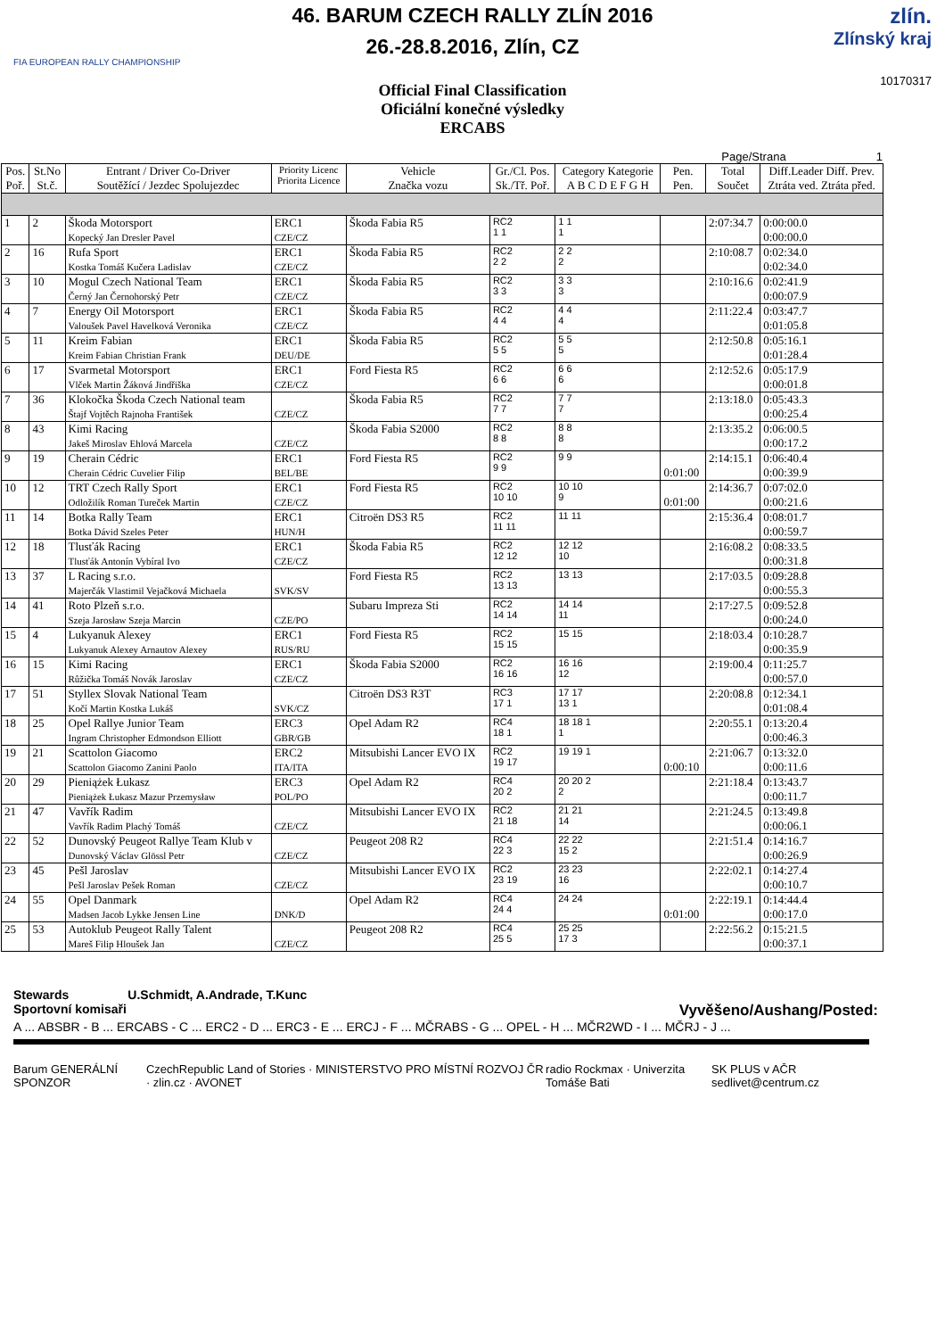FIA EUROPEAN RALLY CHAMPIONSHIP
46. BARUM CZECH RALLY ZLÍN 2016
26.-28.8.2016, Zlín, CZ
Official Final Classification
Oficiální konečné výsledky
ERCABS
zlín.
Zlínský kraj
10170317
Page/Strana 1
| Pos. Poř. | St.No St.č. | Entrant / Driver Co-Driver Soutěžící / Jezdec Spolujezdec | Priority Licenc Priorita Licence | Vehicle Značka vozu | Gr./Cl. Pos. Sk./Tř. Poř. | Category Kategorie A B C D E F G H | Pen. Pen. | Total Součet | Diff.Leader Diff. Prev. Ztráta ved. Ztráta před. |
| --- | --- | --- | --- | --- | --- | --- | --- | --- | --- |
| 1 | 2 | Škoda Motorsport Kopecký Jan Dresler Pavel | ERC1 CZE/CZ | Škoda Fabia R5 | RC2 1 1 | 1 1 1 | | 2:07:34.7 | 0:00:00.0 0:00:00.0 |
| 2 | 16 | Rufa Sport Kostka Tomáš Kučera Ladislav | ERC1 CZE/CZ | Škoda Fabia R5 | RC2 2 2 | 2 2 2 | | 2:10:08.7 | 0:02:34.0 0:02:34.0 |
| 3 | 10 | Mogul Czech National Team Černý Jan Černohorský Petr | ERC1 CZE/CZ | Škoda Fabia R5 | RC2 3 3 | 3 3 3 | | 2:10:16.6 | 0:02:41.9 0:00:07.9 |
| 4 | 7 | Energy Oil Motorsport Valoušek Pavel Havelková Veronika | ERC1 CZE/CZ | Škoda Fabia R5 | RC2 4 4 | 4 4 4 | | 2:11:22.4 | 0:03:47.7 0:01:05.8 |
| 5 | 11 | Kreim Fabian Kreim Fabian Christian Frank | ERC1 DEU/DE | Škoda Fabia R5 | RC2 5 5 | 5 5 5 | | 2:12:50.8 | 0:05:16.1 0:01:28.4 |
| 6 | 17 | Svarmetal Motorsport Vlček Martin Žáková Jindřiška | ERC1 CZE/CZ | Ford Fiesta R5 | RC2 6 6 | 6 6 6 | | 2:12:52.6 | 0:05:17.9 0:00:01.8 |
| 7 | 36 | Klokočka Škoda Czech National team Štajf Vojtěch Rajnoha František | CZE/CZ | Škoda Fabia R5 | RC2 7 7 | 7 7 7 | | 2:13:18.0 | 0:05:43.3 0:00:25.4 |
| 8 | 43 | Kimi Racing Jakeš Miroslav Ehlová Marcela | CZE/CZ | Škoda Fabia S2000 | RC2 8 8 | 8 8 8 | | 2:13:35.2 | 0:06:00.5 0:00:17.2 |
| 9 | 19 | Cherain Cédric Cherain Cédric Cuvelier Filip | ERC1 BEL/BE | Ford Fiesta R5 | RC2 9 9 | 9 9 | 0:01:00 | 2:14:15.1 | 0:06:40.4 0:00:39.9 |
| 10 | 12 | TRT Czech Rally Sport Odložilík Roman Tureček Martin | ERC1 CZE/CZ | Ford Fiesta R5 | RC2 10 10 | 10 10 9 | 0:01:00 | 2:14:36.7 | 0:07:02.0 0:00:21.6 |
| 11 | 14 | Botka Rally Team Botka Dávid Szeles Peter | ERC1 HUN/H | Citroën DS3 R5 | RC2 11 11 | 11 11 | | 2:15:36.4 | 0:08:01.7 0:00:59.7 |
| 12 | 18 | Tlusťák Racing Tlusťák Antonín Vybíral Ivo | ERC1 CZE/CZ | Škoda Fabia R5 | RC2 12 12 | 12 12 10 | | 2:16:08.2 | 0:08:33.5 0:00:31.8 |
| 13 | 37 | L Racing s.r.o. Majerčák Vlastimil Vejačková Michaela | SVK/SV | Ford Fiesta R5 | RC2 13 13 | 13 13 | | 2:17:03.5 | 0:09:28.8 0:00:55.3 |
| 14 | 41 | Roto Plzeň s.r.o. Szeja Jarosław Szeja Marcin | CZE/PO | Subaru Impreza Sti | RC2 14 14 | 14 14 11 | | 2:17:27.5 | 0:09:52.8 0:00:24.0 |
| 15 | 4 | Lukyanuk Alexey Lukyanuk Alexey Arnautov Alexey | ERC1 RUS/RU | Ford Fiesta R5 | RC2 15 15 | 15 15 | | 2:18:03.4 | 0:10:28.7 0:00:35.9 |
| 16 | 15 | Kimi Racing Růžička Tomáš Novák Jaroslav | ERC1 CZE/CZ | Škoda Fabia S2000 | RC2 16 16 | 16 16 12 | | 2:19:00.4 | 0:11:25.7 0:00:57.0 |
| 17 | 51 | Styllex Slovak National Team Kočí Martin Kostka Lukáš | SVK/CZ | Citroën DS3 R3T | RC3 17 1 | 17 17 13 1 | | 2:20:08.8 | 0:12:34.1 0:01:08.4 |
| 18 | 25 | Opel Rallye Junior Team Ingram Christopher Edmondson Elliott | ERC3 GBR/GB | Opel Adam R2 | RC4 18 1 | 18 18 1 1 | | 2:20:55.1 | 0:13:20.4 0:00:46.3 |
| 19 | 21 | Scattolon Giacomo Scattolon Giacomo Zanini Paolo | ERC2 ITA/ITA | Mitsubishi Lancer EVO IX | RC2 19 17 | 19 19 1 | 0:00:10 | 2:21:06.7 | 0:13:32.0 0:00:11.6 |
| 20 | 29 | Pieniążek Łukasz Pieniążek Łukasz Mazur Przemysław | ERC3 POL/PO | Opel Adam R2 | RC4 20 2 | 20 20 2 2 | | 2:21:18.4 | 0:13:43.7 0:00:11.7 |
| 21 | 47 | Vavřík Radim Vavřík Radim Plachý Tomáš | CZE/CZ | Mitsubishi Lancer EVO IX | RC2 21 18 | 21 21 14 | | 2:21:24.5 | 0:13:49.8 0:00:06.1 |
| 22 | 52 | Dunovský Peugeot Rallye Team Klub v Dunovský Václav Glössl Petr | CZE/CZ | Peugeot 208 R2 | RC4 22 3 | 22 22 15 2 | | 2:21:51.4 | 0:14:16.7 0:00:26.9 |
| 23 | 45 | Pešl Jaroslav Pešl Jaroslav Pešek Roman | CZE/CZ | Mitsubishi Lancer EVO IX | RC2 23 19 | 23 23 16 | | 2:22:02.1 | 0:14:27.4 0:00:10.7 |
| 24 | 55 | Opel Danmark Madsen Jacob Lykke Jensen Line | DNK/D | Opel Adam R2 | RC4 24 4 | 24 24 | 0:01:00 | 2:22:19.1 | 0:14:44.4 0:00:17.0 |
| 25 | 53 | Autoklub Peugeot Rally Talent Mareš Filip Hloušek Jan | CZE/CZ | Peugeot 208 R2 | RC4 25 5 | 25 25 17 3 | | 2:22:56.2 | 0:15:21.5 0:00:37.1 |
Stewards U.Schmidt, A.Andrade, T.Kunc
Sportovní komisaři Vyvěšeno/Aushang/Posted:
A ... ABSBR - B ... ERCABS - C ... ERC2 - D ... ERC3 - E ... ERCJ - F ... MČRABS - G ... OPEL - H ... MČR2WD - I ... MČRJ - J ...
Barum GENERÁLNÍ SPONZOR CzechRepublic Land of Stories · MINISTERSTVO PRO MÍSTNÍ ROZVOJ ČR · zlin.cz · AVONET radio Rockmax · Univerzita Tomáše Bati SK PLUS v AČR sedlivet@centrum.cz